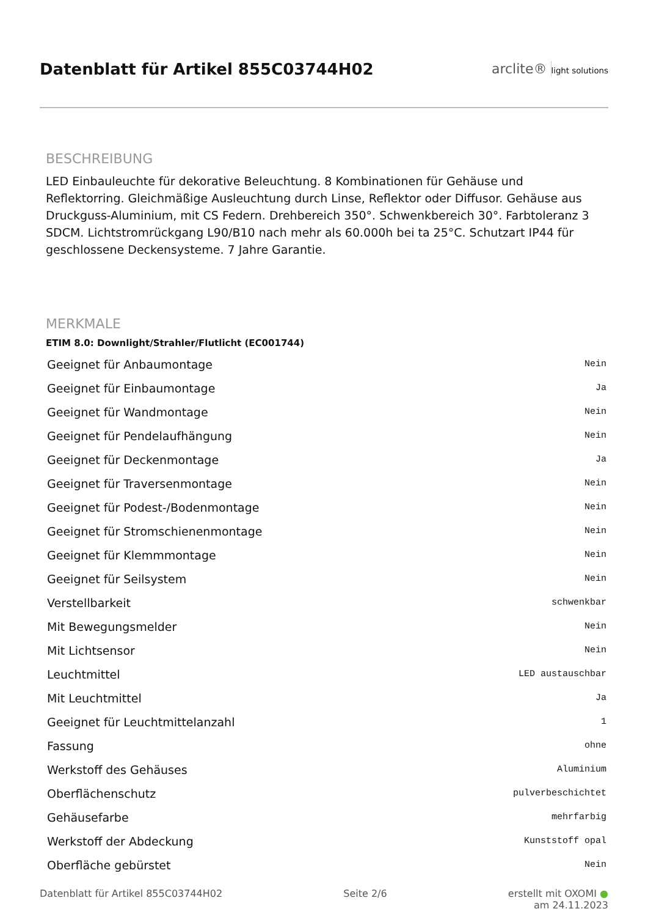Datenblatt für Artikel 855C03744H02
arclite® light solutions
BESCHREIBUNG
LED Einbauleuchte für dekorative Beleuchtung. 8 Kombinationen für Gehäuse und Reflektorring. Gleichmäßige Ausleuchtung durch Linse, Reflektor oder Diffusor. Gehäuse aus Druckguss-Aluminium, mit CS Federn. Drehbereich 350°. Schwenkbereich 30°. Farbtoleranz 3 SDCM. Lichtstromrückgang L90/B10 nach mehr als 60.000h bei ta 25°C. Schutzart IP44 für geschlossene Deckensysteme. 7 Jahre Garantie.
MERKMALE
ETIM 8.0: Downlight/Strahler/Flutlicht (EC001744)
| Geeignet für Anbaumontage | Nein |
| Geeignet für Einbaumontage | Ja |
| Geeignet für Wandmontage | Nein |
| Geeignet für Pendelaufhängung | Nein |
| Geeignet für Deckenmontage | Ja |
| Geeignet für Traversenmontage | Nein |
| Geeignet für Podest-/Bodenmontage | Nein |
| Geeignet für Stromschienenmontage | Nein |
| Geeignet für Klemmmontage | Nein |
| Geeignet für Seilsystem | Nein |
| Verstellbarkeit | schwenkbar |
| Mit Bewegungsmelder | Nein |
| Mit Lichtsensor | Nein |
| Leuchtmittel | LED austauschbar |
| Mit Leuchtmittel | Ja |
| Geeignet für Leuchtmittelanzahl | 1 |
| Fassung | ohne |
| Werkstoff des Gehäuses | Aluminium |
| Oberflächenschutz | pulverbeschichtet |
| Gehäusefarbe | mehrfarbig |
| Werkstoff der Abdeckung | Kunststoff opal |
| Oberfläche gebürstet | Nein |
Datenblatt für Artikel 855C03744H02 Seite 2/6 erstellt mit OXOMI ●
am 24.11.2023